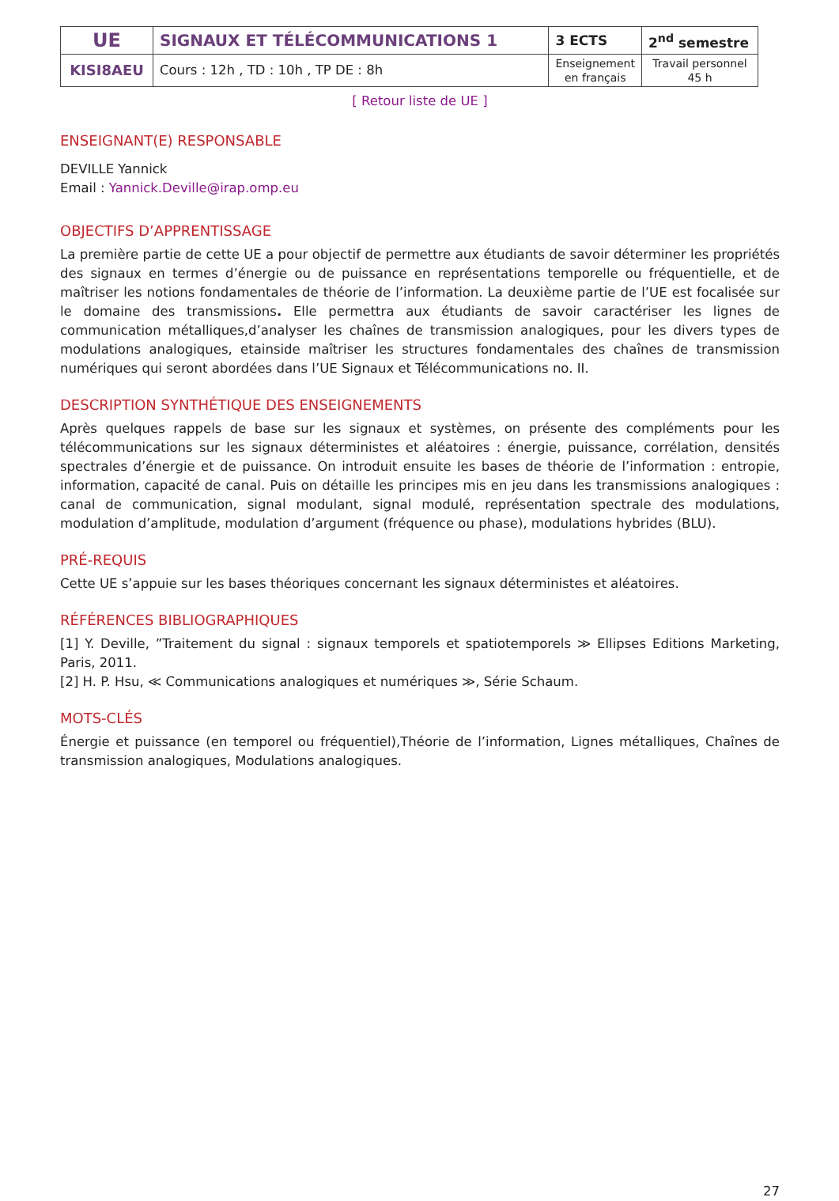| UE | SIGNAUX ET TÉLÉCOMMUNICATIONS 1 | 3 ECTS | 2<sup>nd</sup> semestre |
| KISI8AEU | Cours : 12h , TD : 10h , TP DE : 8h | Enseignement en français | Travail personnel 45 h |
[ Retour liste de UE ]
ENSEIGNANT(E) RESPONSABLE
DEVILLE Yannick
Email : Yannick.Deville@irap.omp.eu
OBJECTIFS D’APPRENTISSAGE
La première partie de cette UE a pour objectif de permettre aux étudiants de savoir déterminer les propriétés des signaux en termes d’énergie ou de puissance en représentations temporelle ou fréquentielle, et de maîtriser les notions fondamentales de théorie de l’information. La deuxième partie de l’UE est focalisée sur le domaine des transmissions. Elle permettra aux étudiants de savoir caractériser les lignes de communication métalliques,d’analyser les chaînes de transmission analogiques, pour les divers types de modulations analogiques, etainside maîtriser les structures fondamentales des chaînes de transmission numériques qui seront abordées dans l’UE Signaux et Télécommunications no. II.
DESCRIPTION SYNTHÉTIQUE DES ENSEIGNEMENTS
Après quelques rappels de base sur les signaux et systèmes, on présente des compléments pour les télécommunications sur les signaux déterministes et aléatoires : énergie, puissance, corrélation, densités spectrales d’énergie et de puissance. On introduit ensuite les bases de théorie de l’information : entropie, information, capacité de canal. Puis on détaille les principes mis en jeu dans les transmissions analogiques : canal de communication, signal modulant, signal modulé, représentation spectrale des modulations, modulation d’amplitude, modulation d’argument (fréquence ou phase), modulations hybrides (BLU).
PRÉ-REQUIS
Cette UE s’appuie sur les bases théoriques concernant les signaux déterministes et aléatoires.
RÉFÉRENCES BIBLIOGRAPHIQUES
[1] Y. Deville, ”Traitement du signal : signaux temporels et spatiotemporels ≫ Ellipses Editions Marketing, Paris, 2011.
[2] H. P. Hsu, ≪ Communications analogiques et numériques ≫, Série Schaum.
MOTS-CLÉS
Énergie et puissance (en temporel ou fréquentiel),Théorie de l’information, Lignes métalliques, Chaînes de transmission analogiques, Modulations analogiques.
27